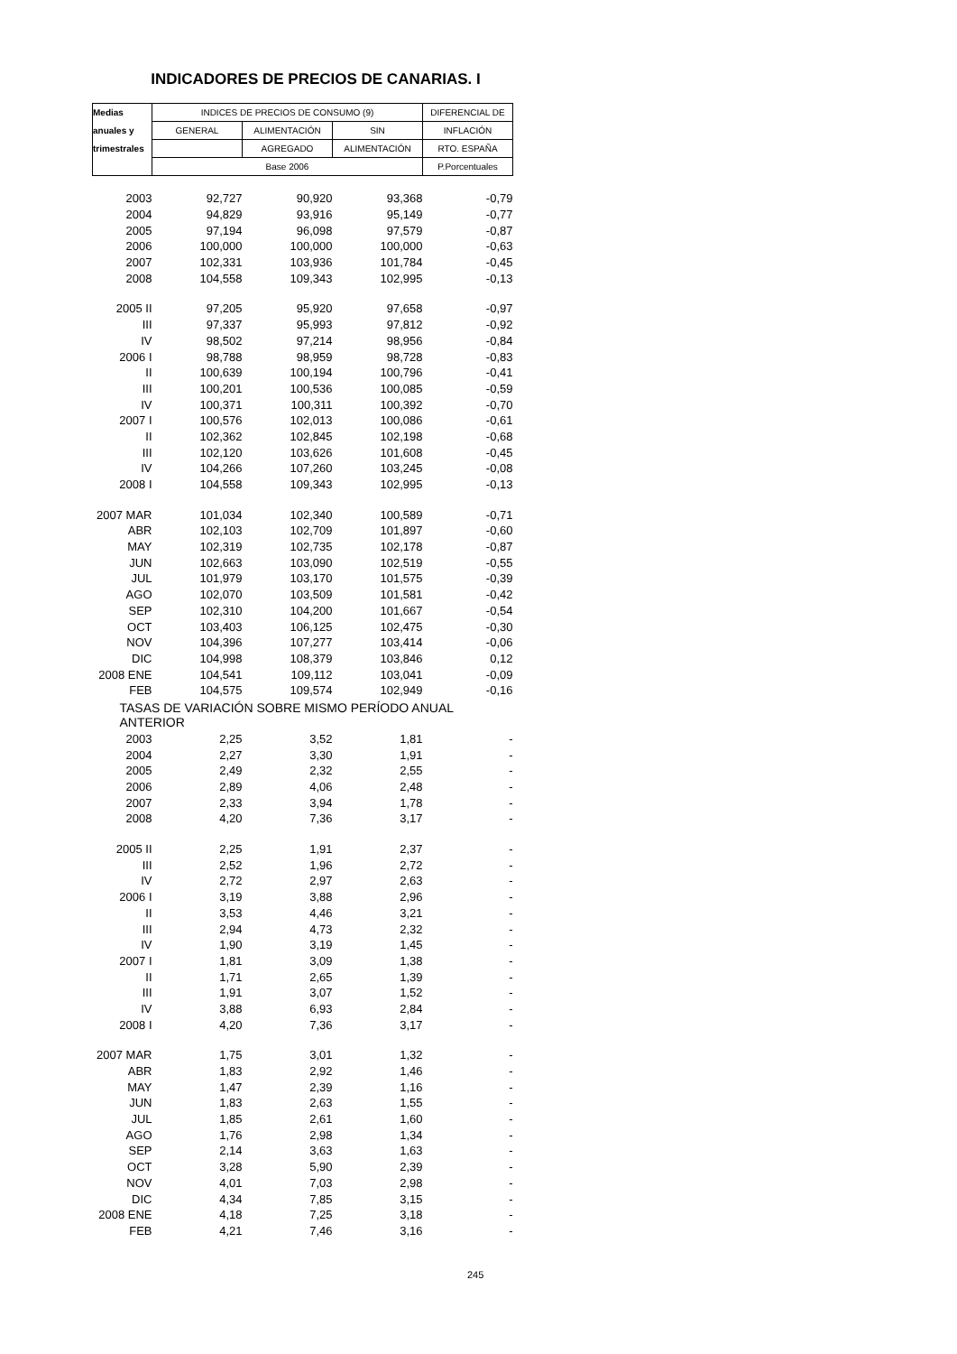INDICADORES DE PRECIOS DE CANARIAS. I
| Medias | INDICES DE PRECIOS DE CONSUMO (9) | | | DIFERENCIAL DE |
| --- | --- | --- | --- | --- |
| anuales y | GENERAL | ALIMENTACIÓN | SIN | INFLACIÓN |
| trimestrales | | AGREGADO | ALIMENTACIÓN | RTO. ESPAÑA |
| | Base 2006 | | | P.Porcentuales |
| 2003 | 92,727 | 90,920 | 93,368 | -0,79 |
| 2004 | 94,829 | 93,916 | 95,149 | -0,77 |
| 2005 | 97,194 | 96,098 | 97,579 | -0,87 |
| 2006 | 100,000 | 100,000 | 100,000 | -0,63 |
| 2007 | 102,331 | 103,936 | 101,784 | -0,45 |
| 2008 | 104,558 | 109,343 | 102,995 | -0,13 |
| 2005 II | 97,205 | 95,920 | 97,658 | -0,97 |
| III | 97,337 | 95,993 | 97,812 | -0,92 |
| IV | 98,502 | 97,214 | 98,956 | -0,84 |
| 2006 I | 98,788 | 98,959 | 98,728 | -0,83 |
| II | 100,639 | 100,194 | 100,796 | -0,41 |
| III | 100,201 | 100,536 | 100,085 | -0,59 |
| IV | 100,371 | 100,311 | 100,392 | -0,70 |
| 2007 I | 100,576 | 102,013 | 100,086 | -0,61 |
| II | 102,362 | 102,845 | 102,198 | -0,68 |
| III | 102,120 | 103,626 | 101,608 | -0,45 |
| IV | 104,266 | 107,260 | 103,245 | -0,08 |
| 2008 I | 104,558 | 109,343 | 102,995 | -0,13 |
| 2007 MAR | 101,034 | 102,340 | 100,589 | -0,71 |
| ABR | 102,103 | 102,709 | 101,897 | -0,60 |
| MAY | 102,319 | 102,735 | 102,178 | -0,87 |
| JUN | 102,663 | 103,090 | 102,519 | -0,55 |
| JUL | 101,979 | 103,170 | 101,575 | -0,39 |
| AGO | 102,070 | 103,509 | 101,581 | -0,42 |
| SEP | 102,310 | 104,200 | 101,667 | -0,54 |
| OCT | 103,403 | 106,125 | 102,475 | -0,30 |
| NOV | 104,396 | 107,277 | 103,414 | -0,06 |
| DIC | 104,998 | 108,379 | 103,846 | 0,12 |
| 2008 ENE | 104,541 | 109,112 | 103,041 | -0,09 |
| FEB | 104,575 | 109,574 | 102,949 | -0,16 |
| TASAS DE VARIACIÓN SOBRE MISMO PERÍODO ANUAL ANTERIOR | | | | |
| 2003 | 2,25 | 3,52 | 1,81 | - |
| 2004 | 2,27 | 3,30 | 1,91 | - |
| 2005 | 2,49 | 2,32 | 2,55 | - |
| 2006 | 2,89 | 4,06 | 2,48 | - |
| 2007 | 2,33 | 3,94 | 1,78 | - |
| 2008 | 4,20 | 7,36 | 3,17 | - |
| 2005 II | 2,25 | 1,91 | 2,37 | - |
| III | 2,52 | 1,96 | 2,72 | - |
| IV | 2,72 | 2,97 | 2,63 | - |
| 2006 I | 3,19 | 3,88 | 2,96 | - |
| II | 3,53 | 4,46 | 3,21 | - |
| III | 2,94 | 4,73 | 2,32 | - |
| IV | 1,90 | 3,19 | 1,45 | - |
| 2007 I | 1,81 | 3,09 | 1,38 | - |
| II | 1,71 | 2,65 | 1,39 | - |
| III | 1,91 | 3,07 | 1,52 | - |
| IV | 3,88 | 6,93 | 2,84 | - |
| 2008 I | 4,20 | 7,36 | 3,17 | - |
| 2007 MAR | 1,75 | 3,01 | 1,32 | - |
| ABR | 1,83 | 2,92 | 1,46 | - |
| MAY | 1,47 | 2,39 | 1,16 | - |
| JUN | 1,83 | 2,63 | 1,55 | - |
| JUL | 1,85 | 2,61 | 1,60 | - |
| AGO | 1,76 | 2,98 | 1,34 | - |
| SEP | 2,14 | 3,63 | 1,63 | - |
| OCT | 3,28 | 5,90 | 2,39 | - |
| NOV | 4,01 | 7,03 | 2,98 | - |
| DIC | 4,34 | 7,85 | 3,15 | - |
| 2008 ENE | 4,18 | 7,25 | 3,18 | - |
| FEB | 4,21 | 7,46 | 3,16 | - |
245